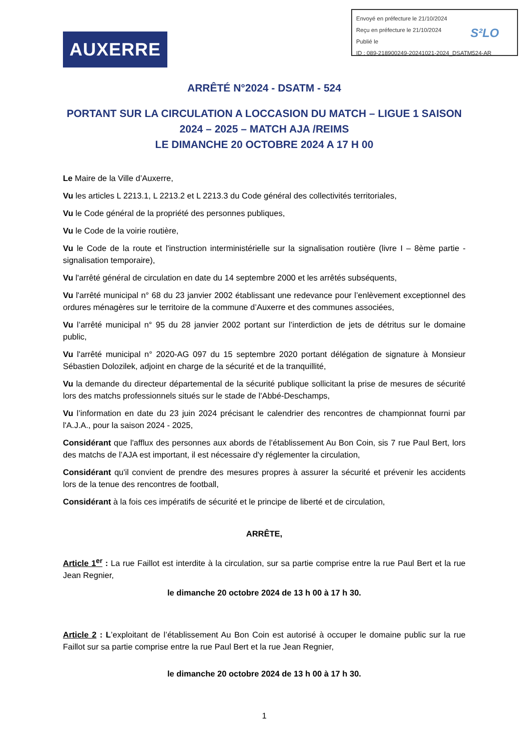Envoyé en préfecture le 21/10/2024
Reçu en préfecture le 21/10/2024
Publié le
ID : 089-218900249-20241021-2024_DSATM524-AR
S²LO
AUXERRE
ARRÊTÉ N°2024 - DSATM - 524
PORTANT SUR LA CIRCULATION A LOCCASION DU MATCH – LIGUE 1 SAISON 2024 – 2025 – MATCH AJA /REIMS
LE DIMANCHE 20 OCTOBRE 2024 A 17 H 00
Le Maire de la Ville d’Auxerre,
Vu les articles L 2213.1, L 2213.2 et L 2213.3 du Code général des collectivités territoriales,
Vu le Code général de la propriété des personnes publiques,
Vu le Code de la voirie routière,
Vu le Code de la route et l'instruction interministérielle sur la signalisation routière (livre I – 8ème partie - signalisation temporaire),
Vu l'arrêté général de circulation en date du 14 septembre 2000 et les arrêtés subséquents,
Vu l'arrêté municipal n° 68 du 23 janvier 2002 établissant une redevance pour l’enlèvement exceptionnel des ordures ménagères sur le territoire de la commune d’Auxerre et des communes associées,
Vu l’arrêté municipal n° 95 du 28 janvier 2002 portant sur l’interdiction de jets de détritus sur le domaine public,
Vu l'arrêté municipal n° 2020-AG 097 du 15 septembre 2020 portant délégation de signature à Monsieur Sébastien Dolozilek, adjoint en charge de la sécurité et de la tranquillité,
Vu la demande du directeur départemental de la sécurité publique sollicitant la prise de mesures de sécurité lors des matchs professionnels situés sur le stade de l'Abbé-Deschamps,
Vu l’information en date du 23 juin 2024 précisant le calendrier des rencontres de championnat fourni par l'A.J.A., pour la saison 2024 - 2025,
Considérant que l'afflux des personnes aux abords de l’établissement Au Bon Coin, sis 7 rue Paul Bert, lors des matchs de l’AJA est important, il est nécessaire d'y réglementer la circulation,
Considérant qu'il convient de prendre des mesures propres à assurer la sécurité et prévenir les accidents lors de la tenue des rencontres de football,
Considérant à la fois ces impératifs de sécurité et le principe de liberté et de circulation,
ARRÊTE,
Article 1<sup>er</sup> : La rue Faillot est interdite à la circulation, sur sa partie comprise entre la rue Paul Bert et la rue Jean Regnier,
le dimanche 20 octobre 2024 de 13 h 00 à 17 h 30.
Article 2 : L’exploitant de l’établissement Au Bon Coin est autorisé à occuper le domaine public sur la rue Faillot sur sa partie comprise entre la rue Paul Bert et la rue Jean Regnier,
le dimanche 20 octobre 2024 de 13 h 00 à 17 h 30.
1